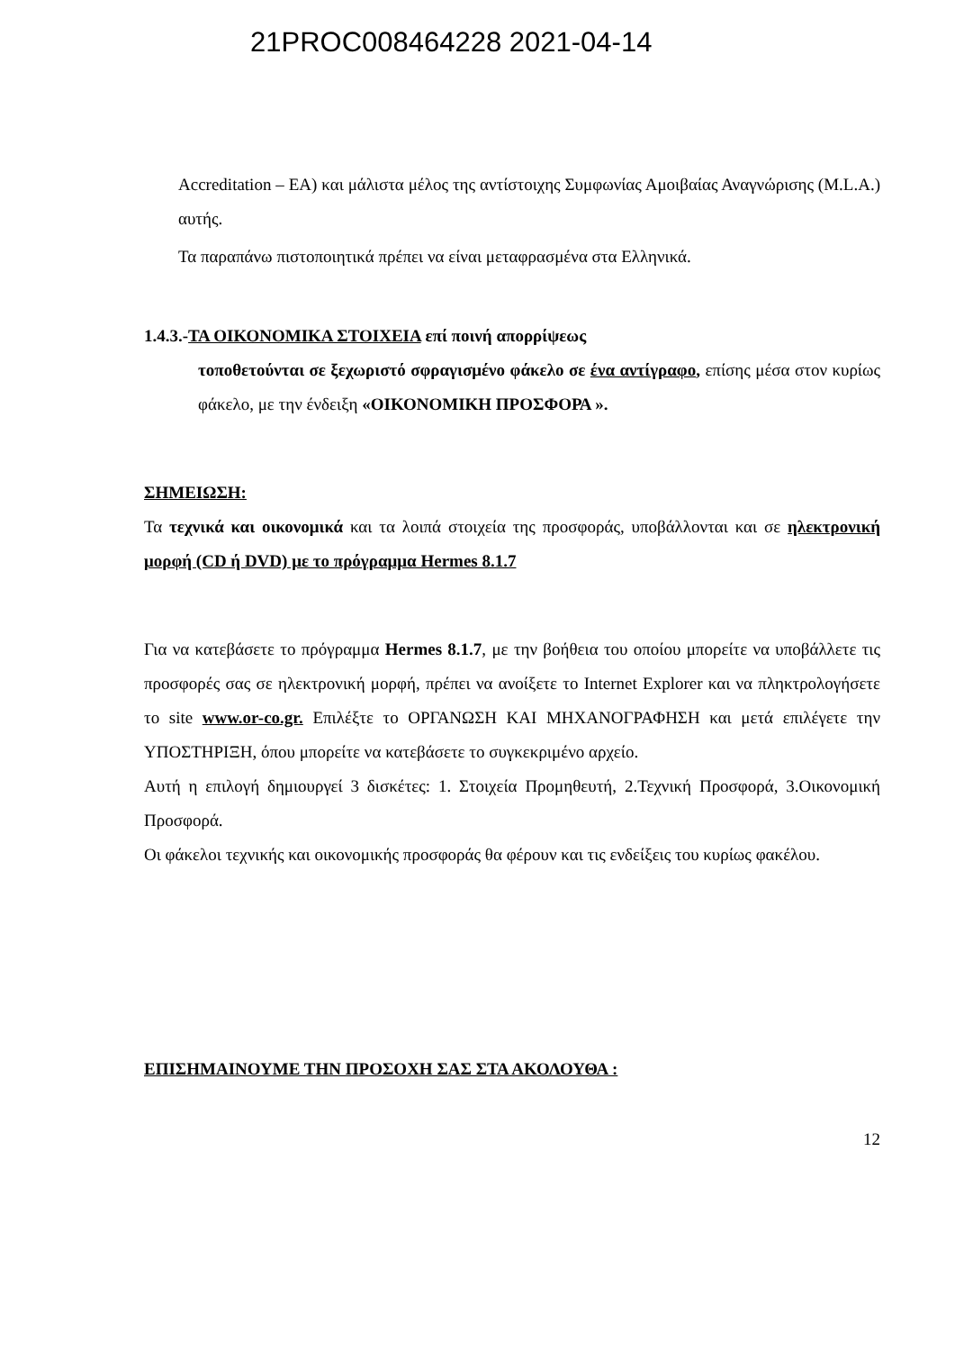21PROC008464228 2021-04-14
Accreditation – EA) και μάλιστα μέλος της αντίστοιχης Συμφωνίας Αμοιβαίας Αναγνώρισης (M.L.A.) αυτής.
Τα παραπάνω πιστοποιητικά πρέπει να είναι μεταφρασμένα στα Ελληνικά.
1.4.3.-ΤΑ ΟΙΚΟΝΟΜΙΚΑ ΣΤΟΙΧΕΙΑ επί ποινή απορρίψεως
τοποθετούνται σε ξεχωριστό σφραγισμένο φάκελο σε ένα αντίγραφο, επίσης μέσα στον κυρίως φάκελο, με την ένδειξη «ΟΙΚΟΝΟΜΙΚΗ ΠΡΟΣΦΟΡΑ ».
ΣΗΜΕΙΩΣΗ:
Τα τεχνικά και οικονομικά και τα λοιπά στοιχεία της προσφοράς, υποβάλλονται και σε ηλεκτρονική μορφή (CD ή DVD) με το πρόγραμμα Hermes 8.1.7
Για να κατεβάσετε το πρόγραμμα Hermes 8.1.7, με την βοήθεια του οποίου μπορείτε να υποβάλλετε τις προσφορές σας σε ηλεκτρονική μορφή, πρέπει να ανοίξετε το Internet Explorer και να πληκτρολογήσετε το site www.or-co.gr. Επιλέξτε το ΟΡΓΑΝΩΣΗ ΚΑΙ ΜΗΧΑΝΟΓΡΑΦΗΣΗ και μετά επιλέγετε την ΥΠΟΣΤΗΡΙΞΗ, όπου μπορείτε να κατεβάσετε το συγκεκριμένο αρχείο.
Αυτή η επιλογή δημιουργεί 3 δισκέτες: 1. Στοιχεία Προμηθευτή, 2.Τεχνική Προσφορά, 3.Οικονομική Προσφορά.
Οι φάκελοι τεχνικής και οικονομικής προσφοράς θα φέρουν και τις ενδείξεις του κυρίως φακέλου.
ΕΠΙΣΗΜΑΙΝΟΥΜΕ ΤΗΝ ΠΡΟΣΟΧΗ ΣΑΣ ΣΤΑ ΑΚΟΛΟΥΘΑ :
12